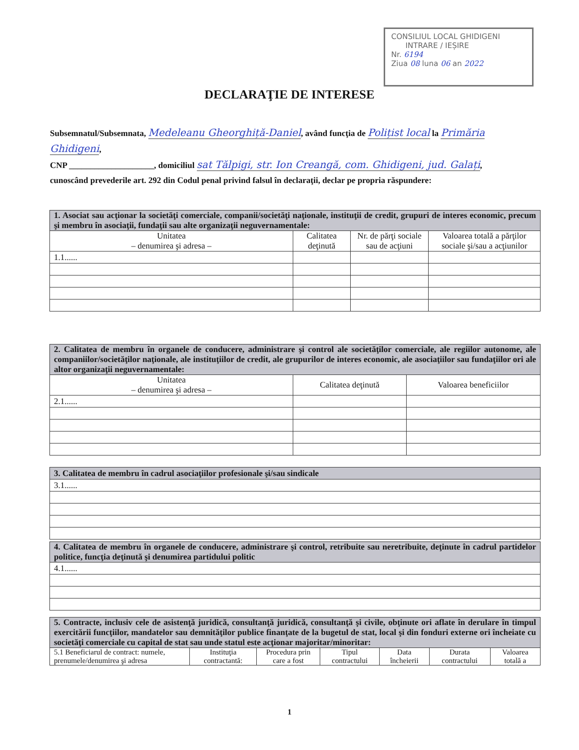CONSILIUL LOCAL GHIDIGENI
INTRARE / IEȘIRE
Nr. 6194
Ziua 08 luna 06 an 2022
DECLARAŢIE DE INTERESE
Subsemnatul/Subsemnata, Medeleanu Gheorghiță-Daniel, având funcţia de Polițist local la Primăria Ghidigeni,
CNP ____________________, domiciliul sat Tălpigi, str. Ion Creangă, com. Ghidigeni, jud. Galați,
cunoscând prevederile art. 292 din Codul penal privind falsul în declaraţii, declar pe propria răspundere:
| 1. Asociat sau acţionar la societăţi comerciale, companii/societăţi naţionale, instituţii de credit, grupuri de interes economic, precum şi membru în asociaţii, fundaţii sau alte organizaţii neguvernamentale: | | | |
| Unitatea – denumirea şi adresa – | Calitatea deţinută | Nr. de părţi sociale sau de acţiuni | Valoarea totală a părţilor sociale şi/sau a acţiunilor |
| 1.1...... | | | |
| 2. Calitatea de membru în organele de conducere, administrare şi control ale societăţilor comerciale, ale regiilor autonome, ale companiilor/societăţilor naţionale, ale instituţiilor de credit, ale grupurilor de interes economic, ale asociaţiilor sau fundaţiilor ori ale altor organizaţii neguvernamentale: | | |
| Unitatea – denumirea şi adresa – | Calitatea deţinută | Valoarea beneficiilor |
| 2.1...... | | |
| 3. Calitatea de membru în cadrul asociaţiilor profesionale şi/sau sindicale |
| 3.1...... |
| 4. Calitatea de membru în organele de conducere, administrare şi control, retribuite sau neretribuite, deţinute în cadrul partidelor politice, funcţia deţinută şi denumirea partidului politic |
| 4.1...... |
| 5. Contracte, inclusiv cele de asistenţă juridică, consultanţă juridică, consultanţă şi civile, obţinute ori aflate în derulare în timpul exercitării funcţiilor, mandatelor sau demnităţilor publice finanţate de la bugetul de stat, local şi din fonduri externe ori încheiate cu societăţi comerciale cu capital de stat sau unde statul este acţionar majoritar/minoritar: | | | | | | |
| 5.1 Beneficiarul de contract: numele, prenumele/denumirea şi adresa | Instituţia contractantă: | Procedura prin care a fost | Tipul contractului | Data încheierii | Durata contractului | Valoarea totală a |
1